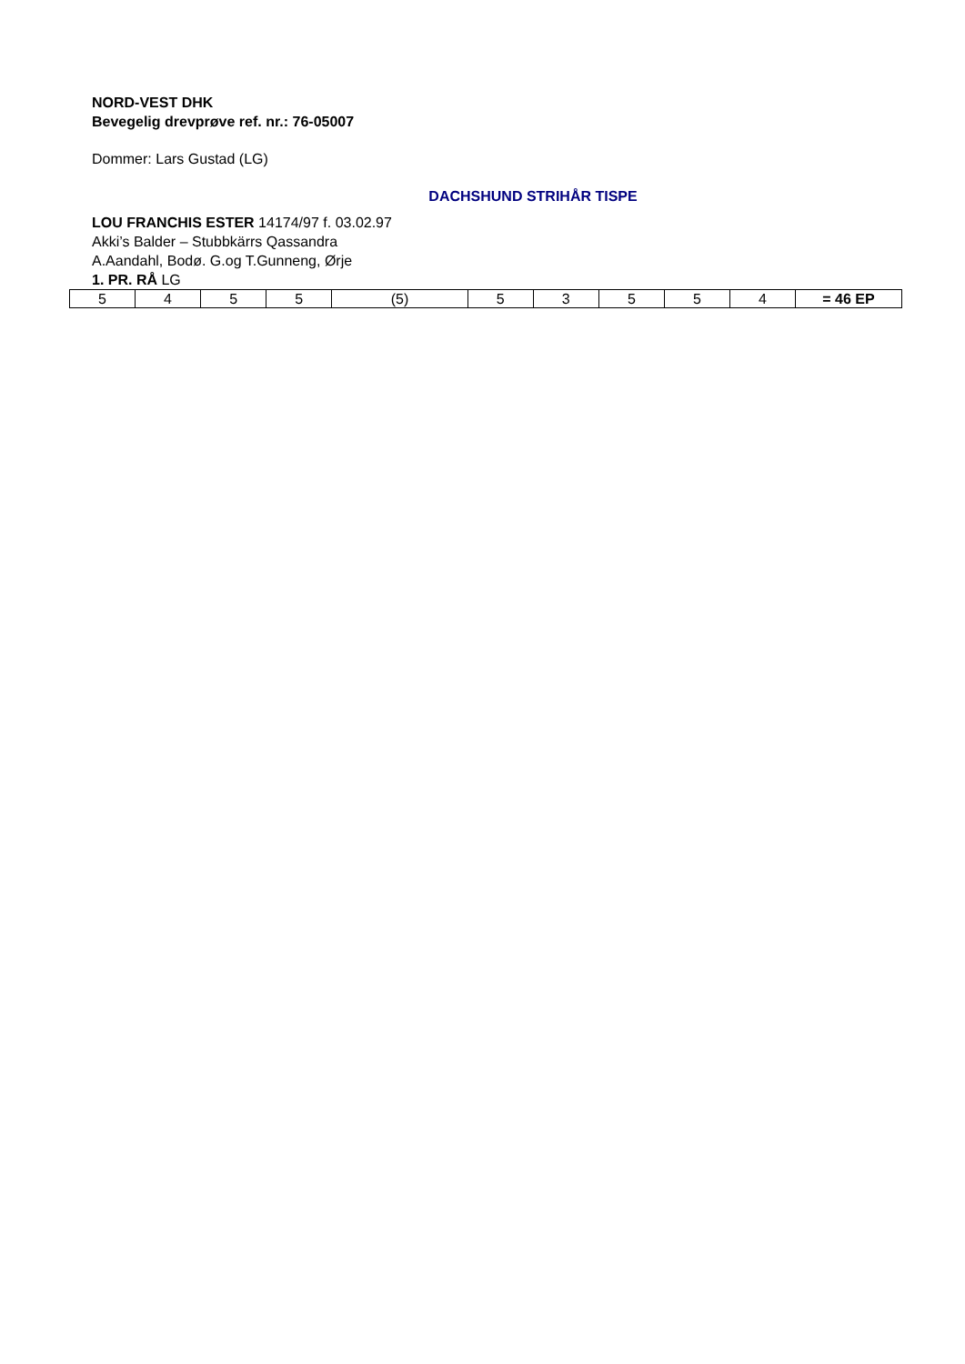NORD-VEST DHK
Bevegelig drevprøve ref. nr.: 76-05007
Dommer: Lars Gustad (LG)
DACHSHUND STRIHÅR TISPE
LOU FRANCHIS ESTER 14174/97 f. 03.02.97
Akki’s Balder – Stubbkärrs Qassandra
A.Aandahl, Bodø. G.og T.Gunneng, Ørje
1. PR. RÅ LG
| 5 | 4 | 5 | 5 | (5) | 5 | 3 | 5 | 5 | 4 | = 46 EP |